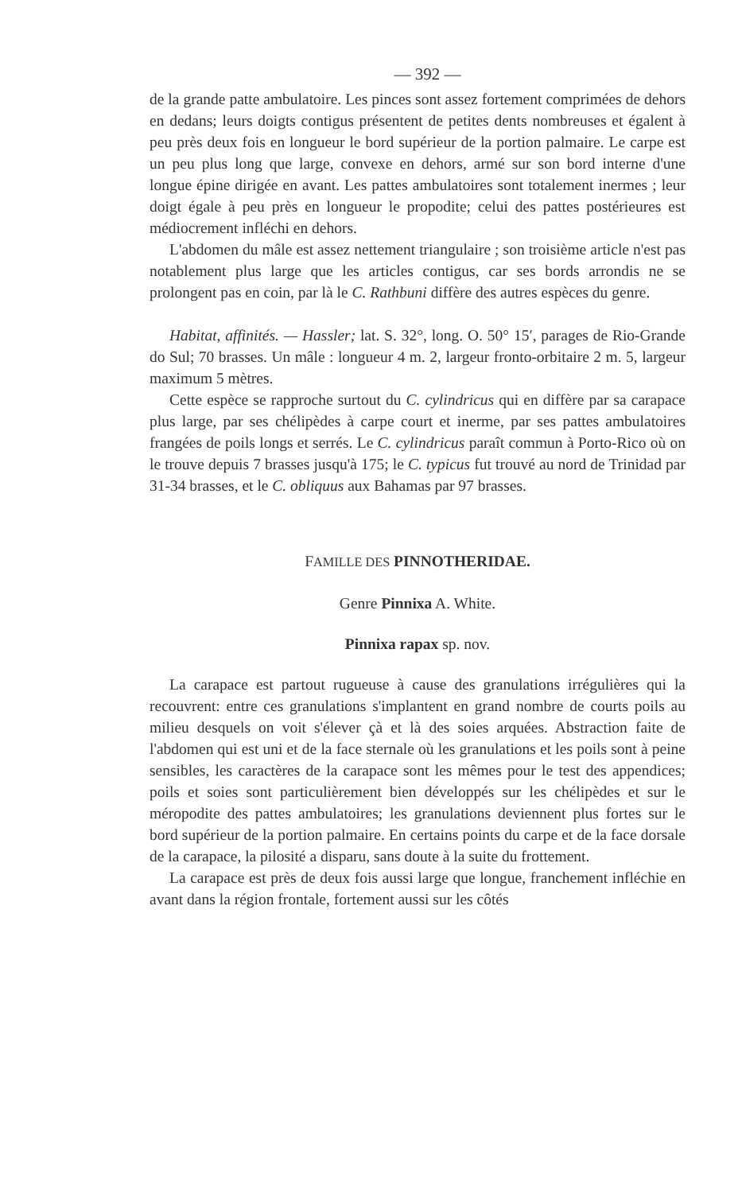— 392 —
de la grande patte ambulatoire. Les pinces sont assez fortement comprimées de dehors en dedans; leurs doigts contigus présentent de petites dents nombreuses et égalent à peu près deux fois en longueur le bord supérieur de la portion palmaire. Le carpe est un peu plus long que large, convexe en dehors, armé sur son bord interne d'une longue épine dirigée en avant. Les pattes ambulatoires sont totalement inermes ; leur doigt égale à peu près en longueur le propodite; celui des pattes postérieures est médiocrement infléchi en dehors.
L'abdomen du mâle est assez nettement triangulaire ; son troisième article n'est pas notablement plus large que les articles contigus, car ses bords arrondis ne se prolongent pas en coin, par là le C. Rathbuni diffère des autres espèces du genre.
Habitat, affinités. — Hassler; lat. S. 32°, long. O. 50° 15′, parages de Rio-Grande do Sul; 70 brasses. Un mâle : longueur 4 m. 2, largeur fronto-orbitaire 2 m. 5, largeur maximum 5 mètres.
Cette espèce se rapproche surtout du C. cylindricus qui en diffère par sa carapace plus large, par ses chélipèdes à carpe court et inerme, par ses pattes ambulatoires frangées de poils longs et serrés. Le C. cylindricus paraît commun à Porto-Rico où on le trouve depuis 7 brasses jusqu'à 175; le C. typicus fut trouvé au nord de Trinidad par 31-34 brasses, et le C. obliquus aux Bahamas par 97 brasses.
FAMILLE DES PINNOTHERIDAE.
Genre Pinnixa A. White.
Pinnixa rapax sp. nov.
La carapace est partout rugueuse à cause des granulations irrégulières qui la recouvrent: entre ces granulations s'implantent en grand nombre de courts poils au milieu desquels on voit s'élever çà et là des soies arquées. Abstraction faite de l'abdomen qui est uni et de la face sternale où les granulations et les poils sont à peine sensibles, les caractères de la carapace sont les mêmes pour le test des appendices; poils et soies sont particulièrement bien développés sur les chélipèdes et sur le méropodite des pattes ambulatoires; les granulations deviennent plus fortes sur le bord supérieur de la portion palmaire. En certains points du carpe et de la face dorsale de la carapace, la pilosité a disparu, sans doute à la suite du frottement.
La carapace est près de deux fois aussi large que longue, franchement infléchie en avant dans la région frontale, fortement aussi sur les côtés